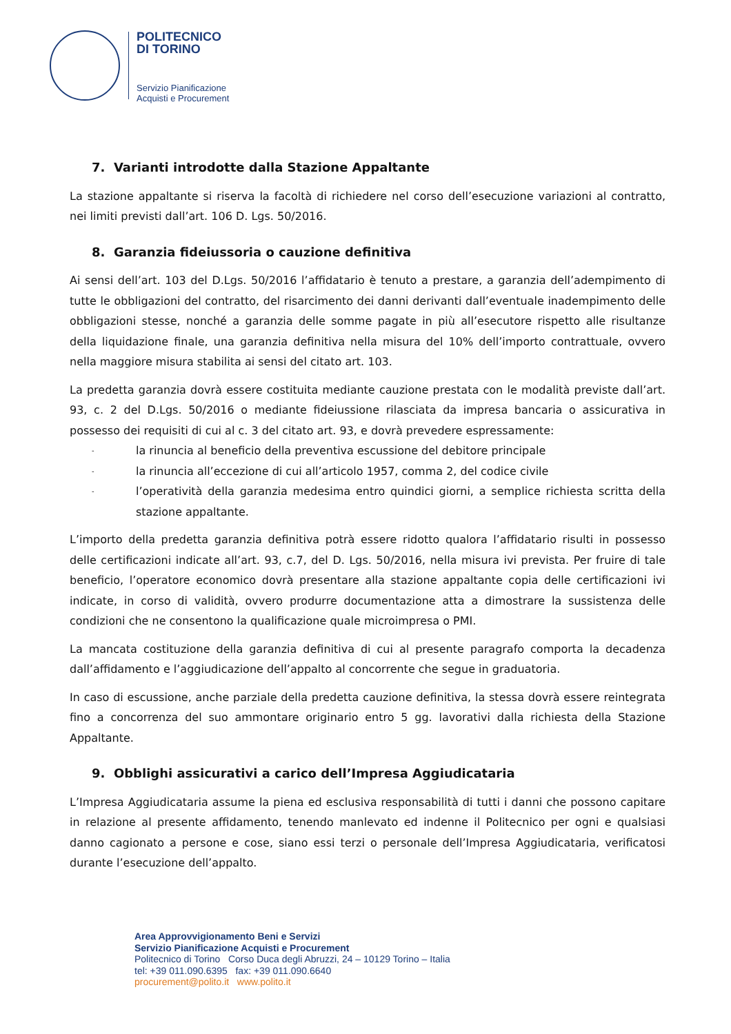POLITECNICO
DI TORINO
Servizio Pianificazione
Acquisti e Procurement
7. Varianti introdotte dalla Stazione Appaltante
La stazione appaltante si riserva la facoltà di richiedere nel corso dell’esecuzione variazioni al contratto, nei limiti previsti dall’art. 106 D. Lgs. 50/2016.
8. Garanzia fideiussoria o cauzione definitiva
Ai sensi dell’art. 103 del D.Lgs. 50/2016 l’affidatario è tenuto a prestare, a garanzia dell’adempimento di tutte le obbligazioni del contratto, del risarcimento dei danni derivanti dall’eventuale inadempimento delle obbligazioni stesse, nonché a garanzia delle somme pagate in più all’esecutore rispetto alle risultanze della liquidazione finale, una garanzia definitiva nella misura del 10% dell’importo contrattuale, ovvero nella maggiore misura stabilita ai sensi del citato art. 103.
La predetta garanzia dovrà essere costituita mediante cauzione prestata con le modalità previste dall’art. 93, c. 2 del D.Lgs. 50/2016 o mediante fideiussione rilasciata da impresa bancaria o assicurativa in possesso dei requisiti di cui al c. 3 del citato art. 93, e dovrà prevedere espressamente:
- la rinuncia al beneficio della preventiva escussione del debitore principale
- la rinuncia all’eccezione di cui all’articolo 1957, comma 2, del codice civile
- l’operatività della garanzia medesima entro quindici giorni, a semplice richiesta scritta della stazione appaltante.
L’importo della predetta garanzia definitiva potrà essere ridotto qualora l’affidatario risulti in possesso delle certificazioni indicate all’art. 93, c.7, del D. Lgs. 50/2016, nella misura ivi prevista. Per fruire di tale beneficio, l’operatore economico dovrà presentare alla stazione appaltante copia delle certificazioni ivi indicate, in corso di validità, ovvero produrre documentazione atta a dimostrare la sussistenza delle condizioni che ne consentono la qualificazione quale microimpresa o PMI.
La mancata costituzione della garanzia definitiva di cui al presente paragrafo comporta la decadenza dall’affidamento e l’aggiudicazione dell’appalto al concorrente che segue in graduatoria.
In caso di escussione, anche parziale della predetta cauzione definitiva, la stessa dovrà essere reintegrata fino a concorrenza del suo ammontare originario entro 5 gg. lavorativi dalla richiesta della Stazione Appaltante.
9. Obblighi assicurativi a carico dell’Impresa Aggiudicataria
L’Impresa Aggiudicataria assume la piena ed esclusiva responsabilità di tutti i danni che possono capitare in relazione al presente affidamento, tenendo manlevato ed indenne il Politecnico per ogni e qualsiasi danno cagionato a persone e cose, siano essi terzi o personale dell’Impresa Aggiudicataria, verificatosi durante l’esecuzione dell’appalto.
Area Approvvigionamento Beni e Servizi
Servizio Pianificazione Acquisti e Procurement
Politecnico di Torino Corso Duca degli Abruzzi, 24 – 10129 Torino – Italia
tel: +39 011.090.6395 fax: +39 011.090.6640
procurement@polito.it www.polito.it